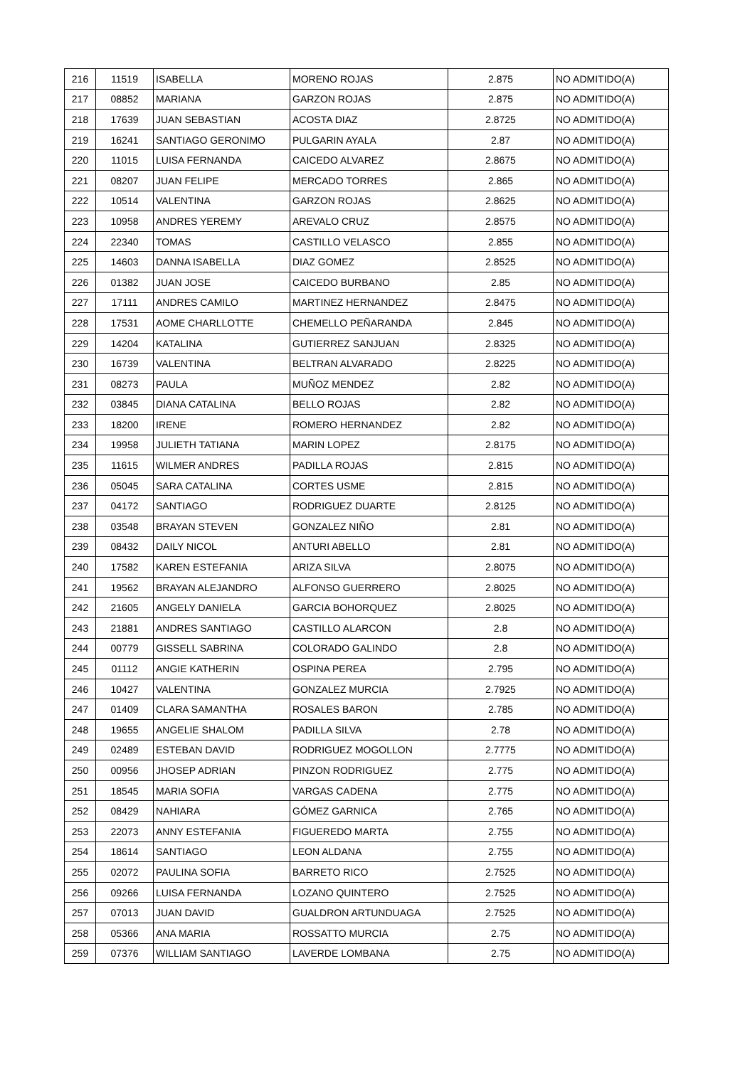| 216 | 11519 | ISABELLA | MORENO ROJAS | 2.875 | NO ADMITIDO(A) |
| 217 | 08852 | MARIANA | GARZON ROJAS | 2.875 | NO ADMITIDO(A) |
| 218 | 17639 | JUAN SEBASTIAN | ACOSTA DIAZ | 2.8725 | NO ADMITIDO(A) |
| 219 | 16241 | SANTIAGO GERONIMO | PULGARIN AYALA | 2.87 | NO ADMITIDO(A) |
| 220 | 11015 | LUISA FERNANDA | CAICEDO ALVAREZ | 2.8675 | NO ADMITIDO(A) |
| 221 | 08207 | JUAN FELIPE | MERCADO TORRES | 2.865 | NO ADMITIDO(A) |
| 222 | 10514 | VALENTINA | GARZON ROJAS | 2.8625 | NO ADMITIDO(A) |
| 223 | 10958 | ANDRES YEREMY | AREVALO CRUZ | 2.8575 | NO ADMITIDO(A) |
| 224 | 22340 | TOMAS | CASTILLO VELASCO | 2.855 | NO ADMITIDO(A) |
| 225 | 14603 | DANNA ISABELLA | DIAZ GOMEZ | 2.8525 | NO ADMITIDO(A) |
| 226 | 01382 | JUAN JOSE | CAICEDO BURBANO | 2.85 | NO ADMITIDO(A) |
| 227 | 17111 | ANDRES CAMILO | MARTINEZ HERNANDEZ | 2.8475 | NO ADMITIDO(A) |
| 228 | 17531 | AOME CHARLLOTTE | CHEMELLO PEÑARANDA | 2.845 | NO ADMITIDO(A) |
| 229 | 14204 | KATALINA | GUTIERREZ SANJUAN | 2.8325 | NO ADMITIDO(A) |
| 230 | 16739 | VALENTINA | BELTRAN ALVARADO | 2.8225 | NO ADMITIDO(A) |
| 231 | 08273 | PAULA | MUÑOZ MENDEZ | 2.82 | NO ADMITIDO(A) |
| 232 | 03845 | DIANA CATALINA | BELLO ROJAS | 2.82 | NO ADMITIDO(A) |
| 233 | 18200 | IRENE | ROMERO HERNANDEZ | 2.82 | NO ADMITIDO(A) |
| 234 | 19958 | JULIETH TATIANA | MARIN LOPEZ | 2.8175 | NO ADMITIDO(A) |
| 235 | 11615 | WILMER ANDRES | PADILLA ROJAS | 2.815 | NO ADMITIDO(A) |
| 236 | 05045 | SARA CATALINA | CORTES USME | 2.815 | NO ADMITIDO(A) |
| 237 | 04172 | SANTIAGO | RODRIGUEZ DUARTE | 2.8125 | NO ADMITIDO(A) |
| 238 | 03548 | BRAYAN STEVEN | GONZALEZ NIÑO | 2.81 | NO ADMITIDO(A) |
| 239 | 08432 | DAILY NICOL | ANTURI ABELLO | 2.81 | NO ADMITIDO(A) |
| 240 | 17582 | KAREN ESTEFANIA | ARIZA SILVA | 2.8075 | NO ADMITIDO(A) |
| 241 | 19562 | BRAYAN ALEJANDRO | ALFONSO GUERRERO | 2.8025 | NO ADMITIDO(A) |
| 242 | 21605 | ANGELY DANIELA | GARCIA BOHORQUEZ | 2.8025 | NO ADMITIDO(A) |
| 243 | 21881 | ANDRES SANTIAGO | CASTILLO ALARCON | 2.8 | NO ADMITIDO(A) |
| 244 | 00779 | GISSELL SABRINA | COLORADO GALINDO | 2.8 | NO ADMITIDO(A) |
| 245 | 01112 | ANGIE KATHERIN | OSPINA PEREA | 2.795 | NO ADMITIDO(A) |
| 246 | 10427 | VALENTINA | GONZALEZ MURCIA | 2.7925 | NO ADMITIDO(A) |
| 247 | 01409 | CLARA SAMANTHA | ROSALES BARON | 2.785 | NO ADMITIDO(A) |
| 248 | 19655 | ANGELIE SHALOM | PADILLA SILVA | 2.78 | NO ADMITIDO(A) |
| 249 | 02489 | ESTEBAN DAVID | RODRIGUEZ MOGOLLON | 2.7775 | NO ADMITIDO(A) |
| 250 | 00956 | JHOSEP ADRIAN | PINZON RODRIGUEZ | 2.775 | NO ADMITIDO(A) |
| 251 | 18545 | MARIA SOFIA | VARGAS CADENA | 2.775 | NO ADMITIDO(A) |
| 252 | 08429 | NAHIARA | GÓMEZ GARNICA | 2.765 | NO ADMITIDO(A) |
| 253 | 22073 | ANNY ESTEFANIA | FIGUEREDO MARTA | 2.755 | NO ADMITIDO(A) |
| 254 | 18614 | SANTIAGO | LEON ALDANA | 2.755 | NO ADMITIDO(A) |
| 255 | 02072 | PAULINA SOFIA | BARRETO RICO | 2.7525 | NO ADMITIDO(A) |
| 256 | 09266 | LUISA FERNANDA | LOZANO QUINTERO | 2.7525 | NO ADMITIDO(A) |
| 257 | 07013 | JUAN DAVID | GUALDRON ARTUNDUAGA | 2.7525 | NO ADMITIDO(A) |
| 258 | 05366 | ANA MARIA | ROSSATTO MURCIA | 2.75 | NO ADMITIDO(A) |
| 259 | 07376 | WILLIAM SANTIAGO | LAVERDE LOMBANA | 2.75 | NO ADMITIDO(A) |